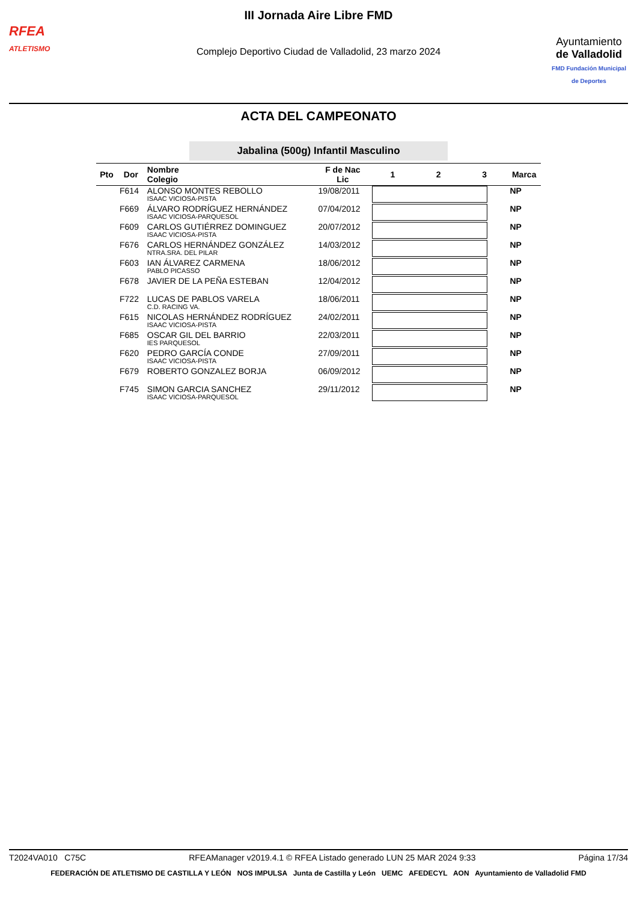RFEA
ATLETISMO
III Jornada Aire Libre FMD
Complejo Deportivo Ciudad de Valladolid, 23 marzo 2024
Ayuntamiento
de Valladolid
FMD Fundación Municipal de Deportes
ACTA DEL CAMPEONATO
Jabalina (500g) Infantil Masculino
| Pto | Dor | Nombre Colegio | F de Nac Lic | 1 | 2 | 3 | Marca |
| --- | --- | --- | --- | --- | --- | --- | --- |
| | F614 | ALONSO MONTES REBOLLO ISAAC VICIOSA-PISTA | 19/08/2011 | | | | NP |
| | F669 | ÁLVARO RODRÍGUEZ HERNÁNDEZ ISAAC VICIOSA-PARQUESOL | 07/04/2012 | | | | NP |
| | F609 | CARLOS GUTIÉRREZ DOMINGUEZ ISAAC VICIOSA-PISTA | 20/07/2012 | | | | NP |
| | F676 | CARLOS HERNÁNDEZ GONZÁLEZ NTRA.SRA. DEL PILAR | 14/03/2012 | | | | NP |
| | F603 | IAN ÁLVAREZ CARMENA PABLO PICASSO | 18/06/2012 | | | | NP |
| | F678 | JAVIER DE LA PEÑA ESTEBAN | 12/04/2012 | | | | NP |
| | F722 | LUCAS DE PABLOS VARELA C.D. RACING VA. | 18/06/2011 | | | | NP |
| | F615 | NICOLAS HERNÁNDEZ RODRÍGUEZ ISAAC VICIOSA-PISTA | 24/02/2011 | | | | NP |
| | F685 | OSCAR GIL DEL BARRIO IES PARQUESOL | 22/03/2011 | | | | NP |
| | F620 | PEDRO GARCÍA CONDE ISAAC VICIOSA-PISTA | 27/09/2011 | | | | NP |
| | F679 | ROBERTO GONZALEZ BORJA | 06/09/2012 | | | | NP |
| | F745 | SIMON GARCIA SANCHEZ ISAAC VICIOSA-PARQUESOL | 29/11/2012 | | | | NP |
T2024VA010 C75C RFEAManager v2019.4.1 © RFEA Listado generado LUN 25 MAR 2024 9:33 Página 17/34
FEDERACIÓN DE ATLETISMO DE CASTILLA Y LEÓN NOS IMPULSA Junta de Castilla y León UEMC AFEDECYL AON Ayuntamiento de Valladolid FMD